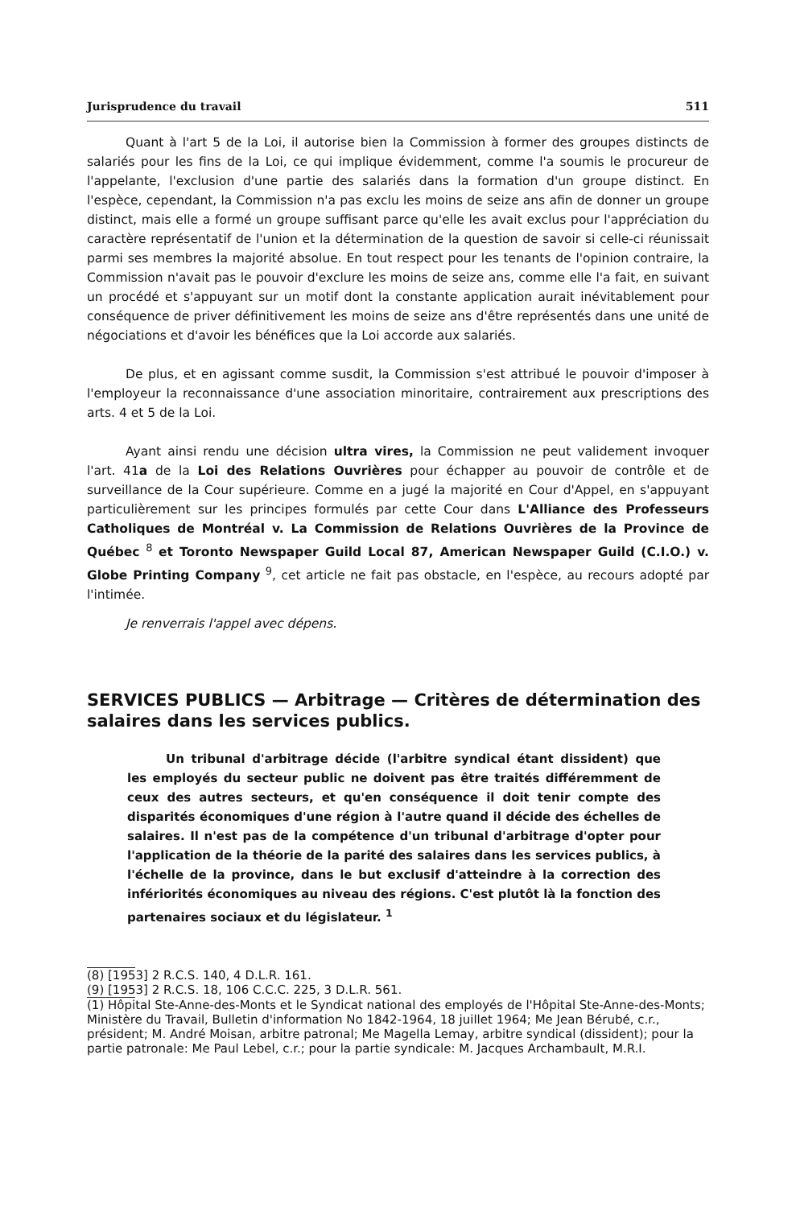Jurisprudence du travail 511
Quant à l'art 5 de la Loi, il autorise bien la Commission à former des groupes distincts de salariés pour les fins de la Loi, ce qui implique évidemment, comme l'a soumis le procureur de l'appelante, l'exclusion d'une partie des salariés dans la formation d'un groupe distinct. En l'espèce, cependant, la Commission n'a pas exclu les moins de seize ans afin de donner un groupe distinct, mais elle a formé un groupe suffisant parce qu'elle les avait exclus pour l'appréciation du caractère représentatif de l'union et la détermination de la question de savoir si celle-ci réunissait parmi ses membres la majorité absolue. En tout respect pour les tenants de l'opinion contraire, la Commission n'avait pas le pouvoir d'exclure les moins de seize ans, comme elle l'a fait, en suivant un procédé et s'appuyant sur un motif dont la constante application aurait inévitablement pour conséquence de priver définitivement les moins de seize ans d'être représentés dans une unité de négociations et d'avoir les bénéfices que la Loi accorde aux salariés.
De plus, et en agissant comme susdit, la Commission s'est attribué le pouvoir d'imposer à l'employeur la reconnaissance d'une association minoritaire, contrairement aux prescriptions des arts. 4 et 5 de la Loi.
Ayant ainsi rendu une décision ultra vires, la Commission ne peut validement invoquer l'art. 41a de la Loi des Relations Ouvrières pour échapper au pouvoir de contrôle et de surveillance de la Cour supérieure. Comme en a jugé la majorité en Cour d'Appel, en s'appuyant particulièrement sur les principes formulés par cette Cour dans L'Alliance des Professeurs Catholiques de Montréal v. La Commission de Relations Ouvrières de la Province de Québec <sup>8</sup> et Toronto Newspaper Guild Local 87, American Newspaper Guild (C.I.O.) v. Globe Printing Company <sup>9</sup>, cet article ne fait pas obstacle, en l'espèce, au recours adopté par l'intimée.
Je renverrais l'appel avec dépens.
SERVICES PUBLICS — Arbitrage — Critères de détermination des salaires dans les services publics.
Un tribunal d'arbitrage décide (l'arbitre syndical étant dissident) que les employés du secteur public ne doivent pas être traités différemment de ceux des autres secteurs, et qu'en conséquence il doit tenir compte des disparités économiques d'une région à l'autre quand il décide des échelles de salaires. Il n'est pas de la compétence d'un tribunal d'arbitrage d'opter pour l'application de la théorie de la parité des salaires dans les services publics, à l'échelle de la province, dans le but exclusif d'atteindre à la correction des infériorités économiques au niveau des régions. C'est plutôt là la fonction des partenaires sociaux et du législateur. <sup>1</sup>
(8) [1953] 2 R.C.S. 140, 4 D.L.R. 161.
(9) [1953] 2 R.C.S. 18, 106 C.C.C. 225, 3 D.L.R. 561.
(1) Hôpital Ste-Anne-des-Monts et le Syndicat national des employés de l'Hôpital Ste-Anne-des-Monts; Ministère du Travail, Bulletin d'information No 1842-1964, 18 juillet 1964; Me Jean Bérubé, c.r., président; M. André Moisan, arbitre patronal; Me Magella Lemay, arbitre syndical (dissident); pour la partie patronale: Me Paul Lebel, c.r.; pour la partie syndicale: M. Jacques Archambault, M.R.I.